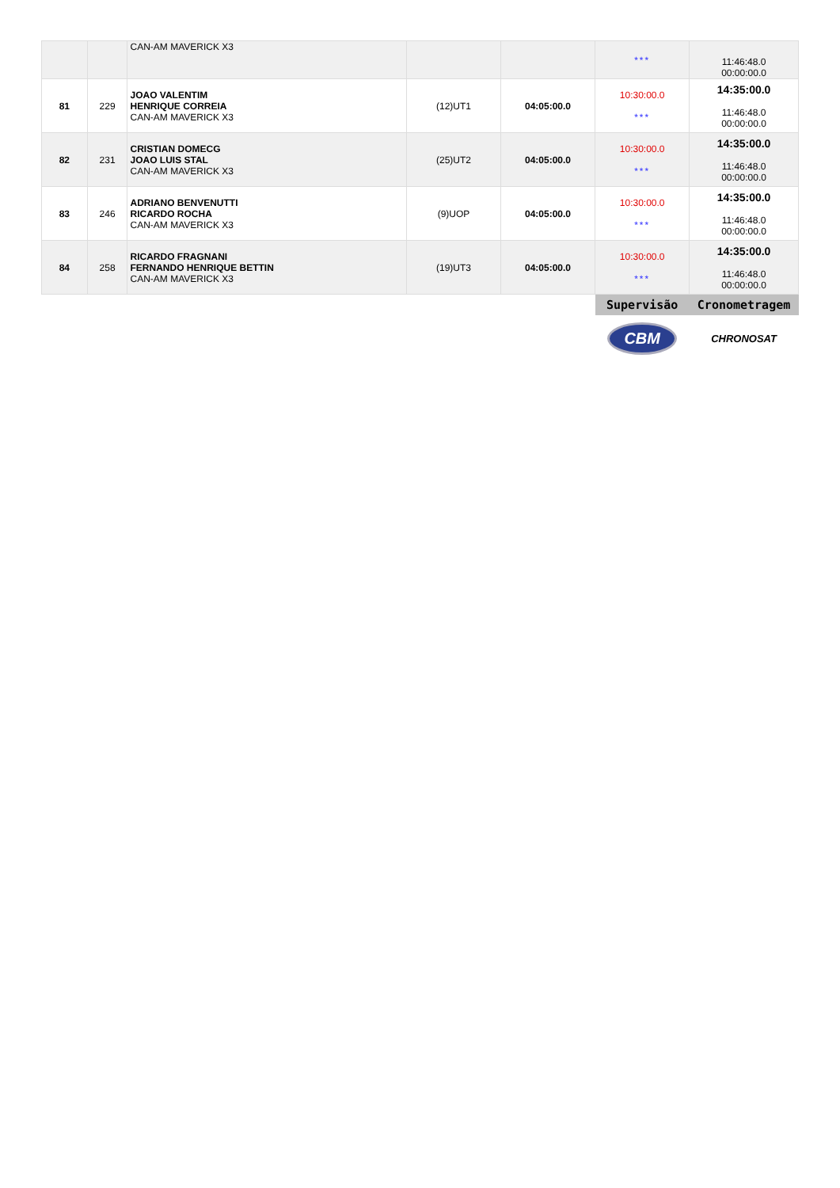| | | CAN-AM MAVERICK X3 | | | *** | 11:46:48.0 00:00:00.0 |
| 81 | 229 | JOAO VALENTIM HENRIQUE CORREIA CAN-AM MAVERICK X3 | (12)UT1 | 04:05:00.0 | 10:30:00.0 *** | 14:35:00.0 11:46:48.0 00:00:00.0 |
| 82 | 231 | CRISTIAN DOMECG JOAO LUIS STAL CAN-AM MAVERICK X3 | (25)UT2 | 04:05:00.0 | 10:30:00.0 *** | 14:35:00.0 11:46:48.0 00:00:00.0 |
| 83 | 246 | ADRIANO BENVENUTTI RICARDO ROCHA CAN-AM MAVERICK X3 | (9)UOP | 04:05:00.0 | 10:30:00.0 *** | 14:35:00.0 11:46:48.0 00:00:00.0 |
| 84 | 258 | RICARDO FRAGNANI FERNANDO HENRIQUE BETTIN CAN-AM MAVERICK X3 | (19)UT3 | 04:05:00.0 | 10:30:00.0 *** | 14:35:00.0 11:46:48.0 00:00:00.0 |
| | | | | | Supervisão | Cronometragem |
| | | | | | CBM | CHRONOSAT |